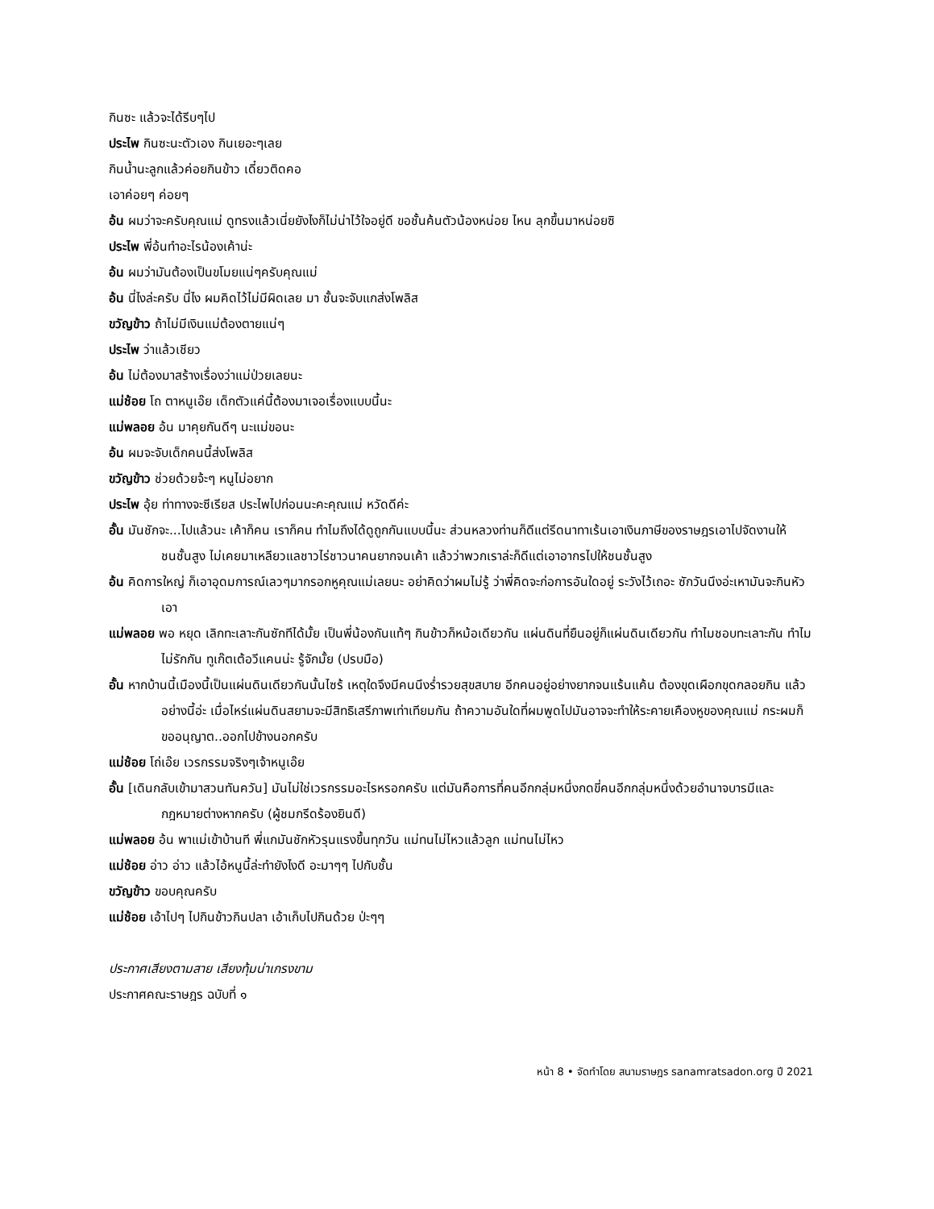กินซะ แล้วจะได้รีบๆไป
ประไพ กินซะนะตัวเอง กินเยอะๆเลย
กินน้ำนะลูกแล้วค่อยกินข้าว เดี๋ยวติดคอ
เอาค่อยๆ ค่อยๆ
อ้น ผมว่าจะครับคุณแม่ ดูทรงแล้วเนี่ยยังไงก็ไม่น่าไว้ใจอยู่ดี ขอชั้นค้นตัวน้องหน่อย ไหน ลุกขึ้นมาหน่อยซิ
ประไพ พี่อ้นทำอะไรน้องเค้าน่ะ
อ้น ผมว่ามันต้องเป็นขโมยแน่ๆครับคุณแม่
อ้น นี่ไงล่ะครับ นี่ไง ผมคิดไว้ไม่มีผิดเลย มา ชั้นจะจับแกส่งโพลิส
ขวัญข้าว ถ้าไม่มีเงินแม่ต้องตายแน่ๆ
ประไพ ว่าแล้วเชียว
อ้น ไม่ต้องมาสร้างเรื่องว่าแม่ป่วยเลยนะ
แม่ช้อย โถ ตาหนูเอ๊ย เด็กตัวแค่นี้ต้องมาเจอเรื่องแบบนี้นะ
แม่พลอย อ้น มาคุยกันดีๆ นะแม่ขอนะ
อ้น ผมจะจับเด็กคนนี้ส่งโพลิส
ขวัญข้าว ช่วยด้วยจ้ะๆ หนูไม่อยาก
ประไพ อุ้ย ท่าทางจะซีเรียส ประไพไปก่อนนะคะคุณแม่ หวัดดีค่ะ
อั้น มันชักจะ...ไปแล้วนะ เค้าก็คน เราก็คน ทำไมถึงได้ดูถูกกันแบบนี้นะ ส่วนหลวงท่านก็ดีแต่รีดนาทาเร้นเอาเงินภาษีของราษฎรเอาไปจัดงานให้ชนชั้นสูง ไม่เคยมาเหลียวแลชาวไร่ชาวนาคนยากจนเค้า แล้วว่าพวกเราล่ะก็ดีแต่เอาอากรไปให้ชนชั้นสูง
อ้น คิดการใหญ่ ก็เอาอุดมการณ์เลวๆมากรอกหูคุณแม่เลยนะ อย่าคิดว่าผมไม่รู้ ว่าพี่คิดจะก่อการอันใดอยู่ ระวังไว้เถอะ ซักวันนึงอ่ะเหามันจะกินหัวเอา
แม่พลอย พอ หยุด เลิกทะเลาะกันซักทีได้มั้ย เป็นพี่น้องกันแท้ๆ กินข้าวก็หม้อเดียวกัน แผ่นดินที่ยืนอยู่ก็แผ่นดินเดียวกัน ทำไมชอบทะเลาะกัน ทำไมไม่รักกัน ทูเก๊ตเต้อวีแคนน่ะ รู้จักมั้ย (ปรบมือ)
อั้น หากบ้านนี้เมืองนี้เป็นแผ่นดินเดียวกันนั้นไซร้ เหตุใดจึงมีคนนึงร่ำรวยสุขสบาย อีกคนอยู่อย่างยากจนแร้นแค้น ต้องขุดเผือกขุดกลอยกิน แล้วอย่างนี้อ่ะ เมื่อไหร่แผ่นดินสยามจะมีสิทธิเสรีภาพเท่าเทียมกัน ถ้าความอันใดที่ผมพูดไปมันอาจจะทำให้ระคายเคืองหูของคุณแม่ กระผมก็ขออนุญาต..ออกไปข้างนอกครับ
แม่ช้อย โถ่เอ๊ย เวรกรรมจริงๆเจ้าหนูเอ๊ย
อั้น [เดินกลับเข้ามาสวนทันควัน] มันไม่ใช่เวรกรรมอะไรหรอกครับ แต่มันคือการที่คนอีกกลุ่มหนึ่งกดขี่คนอีกกลุ่มหนึ่งด้วยอำนาจบารมีและกฎหมายต่างหากครับ (ผู้ชมกรีดร้องยินดี)
แม่พลอย อ้น พาแม่เข้าบ้านที พี่แกมันชักหัวรุนแรงขึ้นทุกวัน แม่ทนไม่ไหวแล้วลูก แม่ทนไม่ไหว
แม่ช้อย อ่าว อ่าว แล้วไอ้หนูนี้ล่ะทำยังไงดี อะมาๆๆ ไปกับชั้น
ขวัญข้าว ขอบคุณครับ
แม่ช้อย เอ้าไปๆ ไปกินข้าวกินปลา เอ้าเก็บไปกินด้วย ป่ะๆๆ
ประกาศเสียงตามสาย เสียงทุ้มน่าเกรงขาม
ประกาศคณะราษฎร ฉบับที่ ๑
หน้า 8 • จัดทำโดย สนามราษฎร sanamratsadon.org ปี 2021